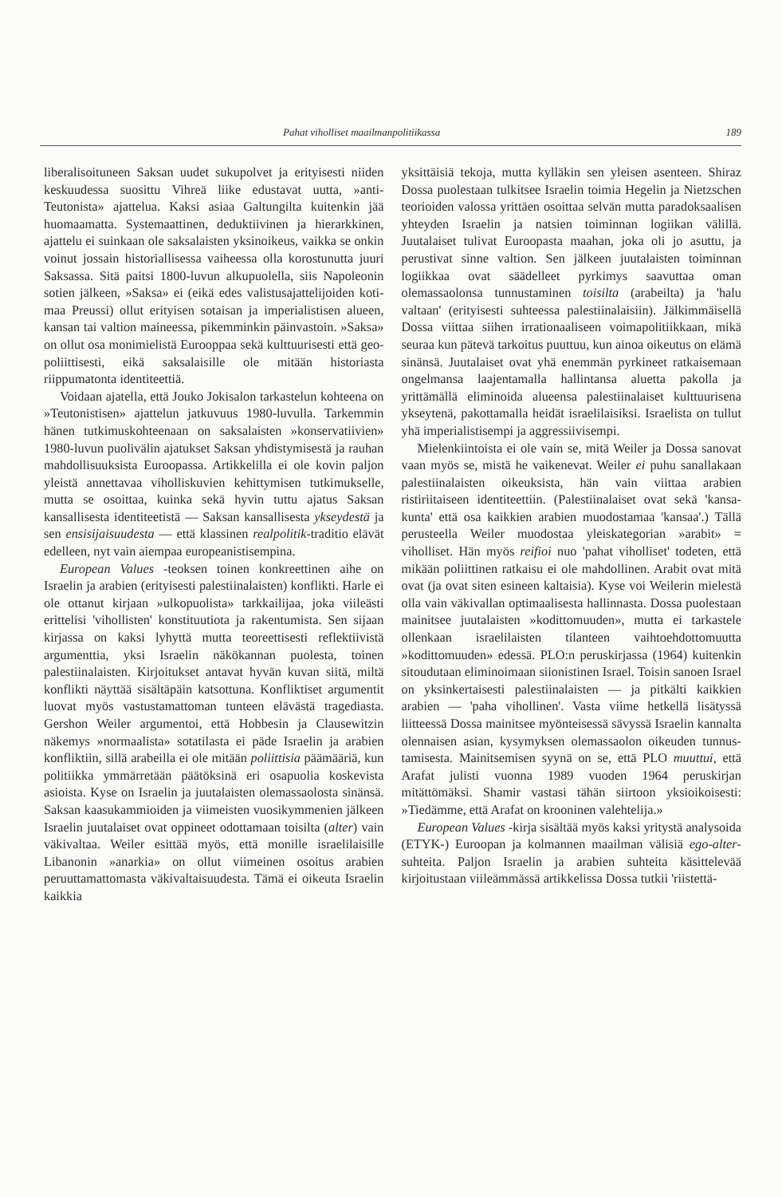Pahat viholliset maailmanpolitiikassa 189
liberalisoituneen Saksan uudet sukupolvet ja eri­tyisesti niiden keskuudessa suosittu Vihreä liike edustavat uutta, »anti-Teutonista» ajattelua. Kaksi asiaa Galtungilta kuitenkin jää huomaamatta. Sys­temaattinen, deduktiivinen ja hierarkkinen, ajattelu ei suinkaan ole saksalaisten yksinoikeus, vaikka se onkin voinut jossain historiallisessa vaiheessa olla korostunutta juuri Saksassa. Sitä paitsi 1800-luvun alkupuolella, siis Napoleonin sotien jälkeen, »Saksa» ei (eikä edes valistusajattelijoiden koti­maa Preussi) ollut erityisen sotaisan ja imperia­listisen alueen, kansan tai valtion maineessa, pi­kemminkin päinvastoin. »Saksa» on ollut osa mo­nimielistä Eurooppaa sekä kulttuurisesti että geo­poliittisesti, eikä saksalaisille ole mitään histo­riasta riippumatonta identiteettiä.
Voidaan ajatella, että Jouko Jokisalon tarkaste­lun kohteena on »Teutonistisen» ajattelun jatku­vuus 1980-luvulla. Tarkemmin hänen tutkimus­kohteenaan on saksalaisten »konservatiivien» 1980-luvun puolivälin ajatukset Saksan yhdisty­misestä ja rauhan mahdollisuuksista Euroopassa. Artikkelilla ei ole kovin paljon yleistä annettavaa viholliskuvien kehittymisen tutkimukselle, mutta se osoittaa, kuinka sekä hyvin tuttu ajatus Saksan kansallisesta identiteetistä — Saksan kansallises­ta ykseydestä ja sen ensisijaisuudesta — että klas­sinen realpolitik-traditio elävät edelleen, nyt vain aiempaa europeanistisempina.
European Values -teoksen toinen konkreettinen aihe on Israelin ja arabien (erityisesti palestiina­laisten) konflikti. Harle ei ole ottanut kirjaan »ul­kopuolista» tarkkailijaa, joka viileästi erittelisi 'vi­hollisten' konstituutiota ja rakentumista. Sen si­jaan kirjassa on kaksi lyhyttä mutta teoreettisesti reflektiivistä argumenttia, yksi Israelin näkökan­nan puolesta, toinen palestiinalaisten. Kirjoituk­set antavat hyvän kuvan siitä, miltä konflikti näyt­tää sisältäpäin katsottuna. Konfliktiset argumen­tit luovat myös vastustamattoman tunteen elävästä tragediasta. Gershon Weiler argumentoi, että Hob­besin ja Clausewitzin näkemys »normaalista» so­tatilasta ei päde Israelin ja arabien konfliktiin, sillä arabeilla ei ole mitään poliittisia päämääriä, kun politiikka ymmärretään päätöksinä eri osapuolia koskevista asioista. Kyse on Israelin ja juutalaisten olemassaolosta sinänsä. Saksan kaasukammioiden ja viimeisten vuosikymmenien jälkeen Israelin juutalaiset ovat oppineet odottamaan toisilta (al­ter) vain väkivaltaa. Weiler esittää myös, että mo­nille israelilaisille Libanonin »anarkia» on ollut viimeinen osoitus arabien peruuttamattomasta vä­kivaltaisuudesta. Tämä ei oikeuta Israelin kaikkia
yksittäisiä tekoja, mutta kylläkin sen yleisen asen­teen. Shiraz Dossa puolestaan tulkitsee Israelin toimia Hegelin ja Nietzschen teorioiden valossa yrittäen osoittaa selvän mutta paradoksaalisen yh­teyden Israelin ja natsien toiminnan logiikan vä­lillä. Juutalaiset tulivat Euroopasta maahan, joka oli jo asuttu, ja perustivat sinne valtion. Sen jäl­keen juutalaisten toiminnan logiikkaa ovat säädel­leet pyrkimys saavuttaa oman olemassaolonsa tun­nustaminen toisilta (arabeilta) ja 'halu valtaan' (erityisesti suhteessa palestiinalaisiin). Jälkimmäi­sellä Dossa viittaa siihen irrationaaliseen voima­politiikkaan, mikä seuraa kun pätevä tarkoitus puuttuu, kun ainoa oikeutus on elämä sinänsä. Juu­talaiset ovat yhä enemmän pyrkineet ratkaisemaan ongelmansa laajentamalla hallintansa aluetta pa­kolla ja yrittämällä eliminoida alueensa palestii­nalaiset kulttuurisena yksey­tenä, pakottamalla hei­dät israelilaisiksi. Israelista on tullut yhä imperia­listisempi ja aggressiivisempi.
Mielenkiintoista ei ole vain se, mitä Weiler ja Dossa sanovat vaan myös se, mistä he vaikene­vat. Weiler ei puhu sanallakaan palestiinalaisten oikeuksista, hän vain viittaa arabien ristiriitaiseen identiteettiin. (Palestiinalaiset ovat sekä 'kansa­kunta' että osa kaikkien arabien muodostamaa 'kansaa'.) Tällä perusteella Weiler muodostaa yleiskategorian »arabit» = viholliset. Hän myös reifioi nuo 'pahat viholliset' todeten, että mikään poliittinen ratkaisu ei ole mahdollinen. Arabit ovat mitä ovat (ja ovat siten esineen kaltaisia). Kyse voi Weilerin mielestä olla vain väkivallan opti­maalisesta hallinnasta. Dossa puolestaan mainit­see juutalaisten »kodittomuuden», mutta ei tarkas­tele ollenkaan israelilaisten tilanteen vaihtoehdot­tomuutta »kodittomuuden» edessä. PLO:n perus­kirjassa (1964) kuitenkin sitoudutaan eliminoi­maan siionistinen Israel. Toisin sanoen Israel on yksinkertaisesti palestiinalaisten — ja pitkälti kaikkien arabien — 'paha vihollinen'. Vasta vii­me hetkellä lisätyssä liitteessä Dossa mainitsee myönteisessä sävyssä Israelin kannalta olennaisen asian, kysymyksen olemassaolon oikeuden tunnus­tamisesta. Mainitsemisen syynä on se, että PLO muuttui, että Arafat julisti vuonna 1989 vuoden 1964 peruskirjan mitättömäksi. Shamir vastasi tä­hän siirtoon yksioikoisesti: »Tiedämme, että Ara­fat on krooninen valehtelija.»
European Values -kirja sisältää myös kaksi yri­tystä analysoida (ETYK-) Euroopan ja kolmannen maailman välisiä ego-alter-suhteita. Paljon Israe­lin ja arabien suhteita käsittelevää kirjoitustaan viileämmässä artikkelissa Dossa tutkii 'riistettä-